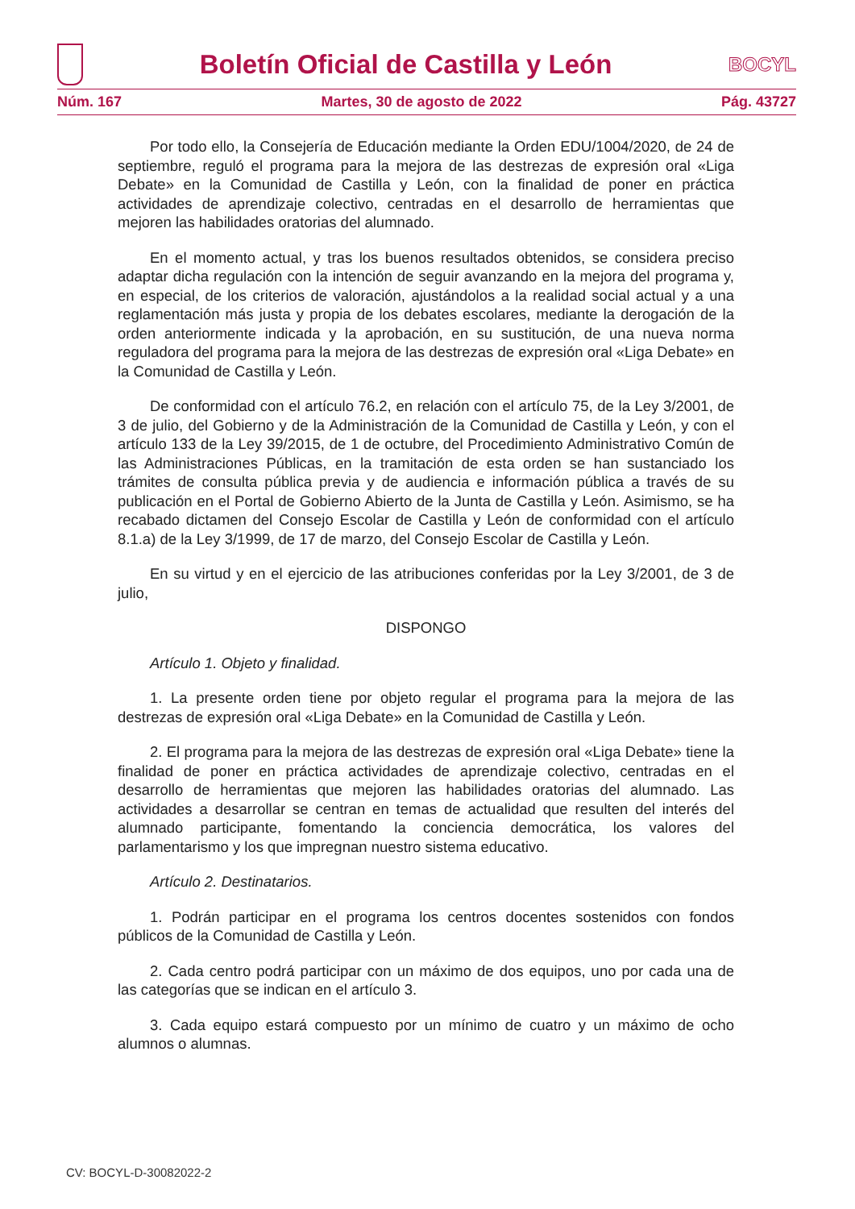Boletín Oficial de Castilla y León
BOCYL
Núm. 167 Martes, 30 de agosto de 2022 Pág. 43727
Por todo ello, la Consejería de Educación mediante la Orden EDU/1004/2020, de 24 de septiembre, reguló el programa para la mejora de las destrezas de expresión oral «Liga Debate» en la Comunidad de Castilla y León, con la finalidad de poner en práctica actividades de aprendizaje colectivo, centradas en el desarrollo de herramientas que mejoren las habilidades oratorias del alumnado.
En el momento actual, y tras los buenos resultados obtenidos, se considera preciso adaptar dicha regulación con la intención de seguir avanzando en la mejora del programa y, en especial, de los criterios de valoración, ajustándolos a la realidad social actual y a una reglamentación más justa y propia de los debates escolares, mediante la derogación de la orden anteriormente indicada y la aprobación, en su sustitución, de una nueva norma reguladora del programa para la mejora de las destrezas de expresión oral «Liga Debate» en la Comunidad de Castilla y León.
De conformidad con el artículo 76.2, en relación con el artículo 75, de la Ley 3/2001, de 3 de julio, del Gobierno y de la Administración de la Comunidad de Castilla y León, y con el artículo 133 de la Ley 39/2015, de 1 de octubre, del Procedimiento Administrativo Común de las Administraciones Públicas, en la tramitación de esta orden se han sustanciado los trámites de consulta pública previa y de audiencia e información pública a través de su publicación en el Portal de Gobierno Abierto de la Junta de Castilla y León. Asimismo, se ha recabado dictamen del Consejo Escolar de Castilla y León de conformidad con el artículo 8.1.a) de la Ley 3/1999, de 17 de marzo, del Consejo Escolar de Castilla y León.
En su virtud y en el ejercicio de las atribuciones conferidas por la Ley 3/2001, de 3 de julio,
DISPONGO
Artículo 1. Objeto y finalidad.
1. La presente orden tiene por objeto regular el programa para la mejora de las destrezas de expresión oral «Liga Debate» en la Comunidad de Castilla y León.
2. El programa para la mejora de las destrezas de expresión oral «Liga Debate» tiene la finalidad de poner en práctica actividades de aprendizaje colectivo, centradas en el desarrollo de herramientas que mejoren las habilidades oratorias del alumnado. Las actividades a desarrollar se centran en temas de actualidad que resulten del interés del alumnado participante, fomentando la conciencia democrática, los valores del parlamentarismo y los que impregnan nuestro sistema educativo.
Artículo 2. Destinatarios.
1. Podrán participar en el programa los centros docentes sostenidos con fondos públicos de la Comunidad de Castilla y León.
2. Cada centro podrá participar con un máximo de dos equipos, uno por cada una de las categorías que se indican en el artículo 3.
3. Cada equipo estará compuesto por un mínimo de cuatro y un máximo de ocho alumnos o alumnas.
CV: BOCYL-D-30082022-2